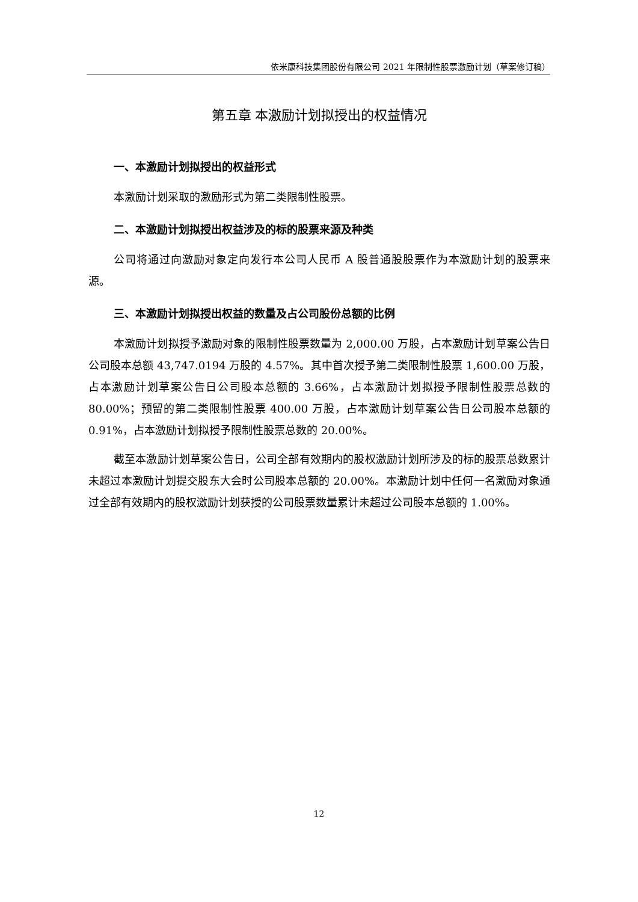依米康科技集团股份有限公司 2021 年限制性股票激励计划（草案修订稿）
第五章 本激励计划拟授出的权益情况
一、本激励计划拟授出的权益形式
本激励计划采取的激励形式为第二类限制性股票。
二、本激励计划拟授出权益涉及的标的股票来源及种类
公司将通过向激励对象定向发行本公司人民币 A 股普通股股票作为本激励计划的股票来源。
三、本激励计划拟授出权益的数量及占公司股份总额的比例
本激励计划拟授予激励对象的限制性股票数量为 2,000.00 万股，占本激励计划草案公告日公司股本总额 43,747.0194 万股的 4.57%。其中首次授予第二类限制性股票 1,600.00 万股，占本激励计划草案公告日公司股本总额的 3.66%，占本激励计划拟授予限制性股票总数的 80.00%；预留的第二类限制性股票 400.00 万股，占本激励计划草案公告日公司股本总额的 0.91%，占本激励计划拟授予限制性股票总数的 20.00%。
截至本激励计划草案公告日，公司全部有效期内的股权激励计划所涉及的标的股票总数累计未超过本激励计划提交股东大会时公司股本总额的 20.00%。本激励计划中任何一名激励对象通过全部有效期内的股权激励计划获授的公司股票数量累计未超过公司股本总额的 1.00%。
12